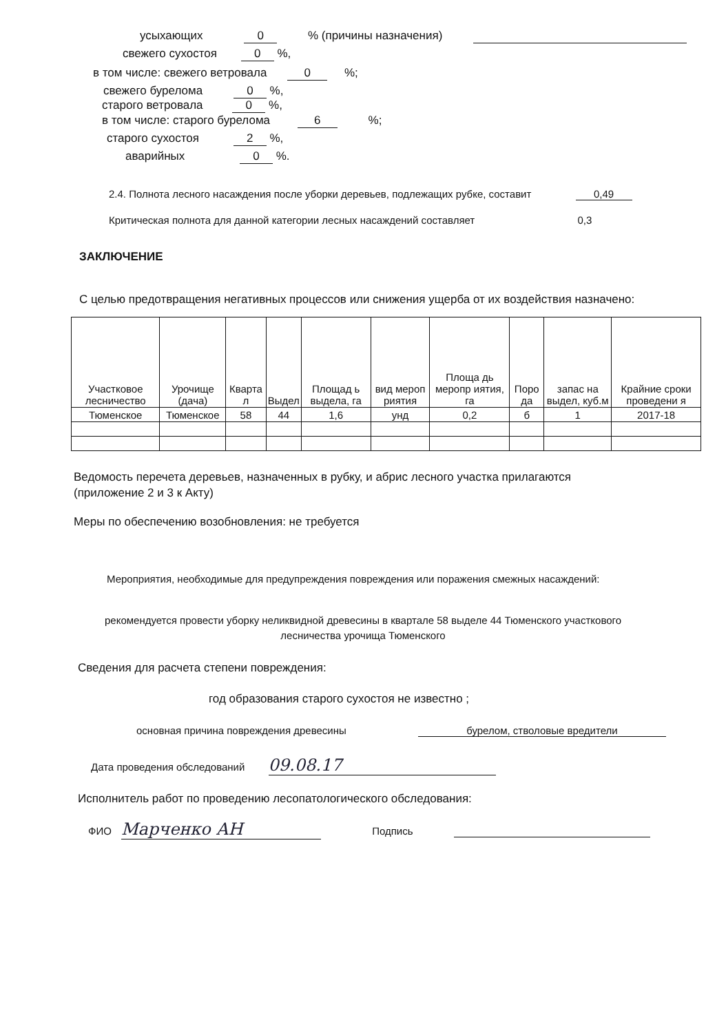усыхающих 0 % (причины назначения)
свежего сухостоя 0 %,
в том числе: свежего ветровала 0 %;
свежего бурелома 0 %,
старого ветровала 0 %,
в том числе: старого бурелома 6 %;
старого сухостоя 2 %,
аварийных 0 %.
2.4. Полнота лесного насаждения после уборки деревьев, подлежащих рубке, составит 0,49
Критическая полнота для данной категории лесных насаждений составляет 0,3
ЗАКЛЮЧЕНИЕ
С целью предотвращения негативных процессов или снижения ущерба от их воздействия назначено:
| Участковое лесничество | Урочище (дача) | Кварта л | Выдел | Площад ь выдела, га | вид мероп риятия | Площа дь меропр иятия, га | Поро да | запас на выдел, куб.м | Крайние сроки проведени я |
| --- | --- | --- | --- | --- | --- | --- | --- | --- | --- |
| Тюменское | Тюменское | 58 | 44 | 1,6 | унд | 0,2 | б | 1 | 2017-18 |
Ведомость перечета деревьев, назначенных в рубку, и абрис лесного участка прилагаются
(приложение 2 и 3 к Акту)
Меры по обеспечению возобновления: не требуется
Мероприятия, необходимые для предупреждения повреждения или поражения смежных насаждений:
рекомендуется провести уборку неликвидной древесины в квартале 58 выделе 44 Тюменского участкового
лесничества урочища Тюменского
Сведения для расчета степени повреждения:
год образования старого сухостоя не известно ;
основная причина повреждения древесины бурелом, стволовые вредители
Дата проведения обследований 09.08.17
Исполнитель работ по проведению лесопатологического обследования:
ФИО Марченко АН Подпись